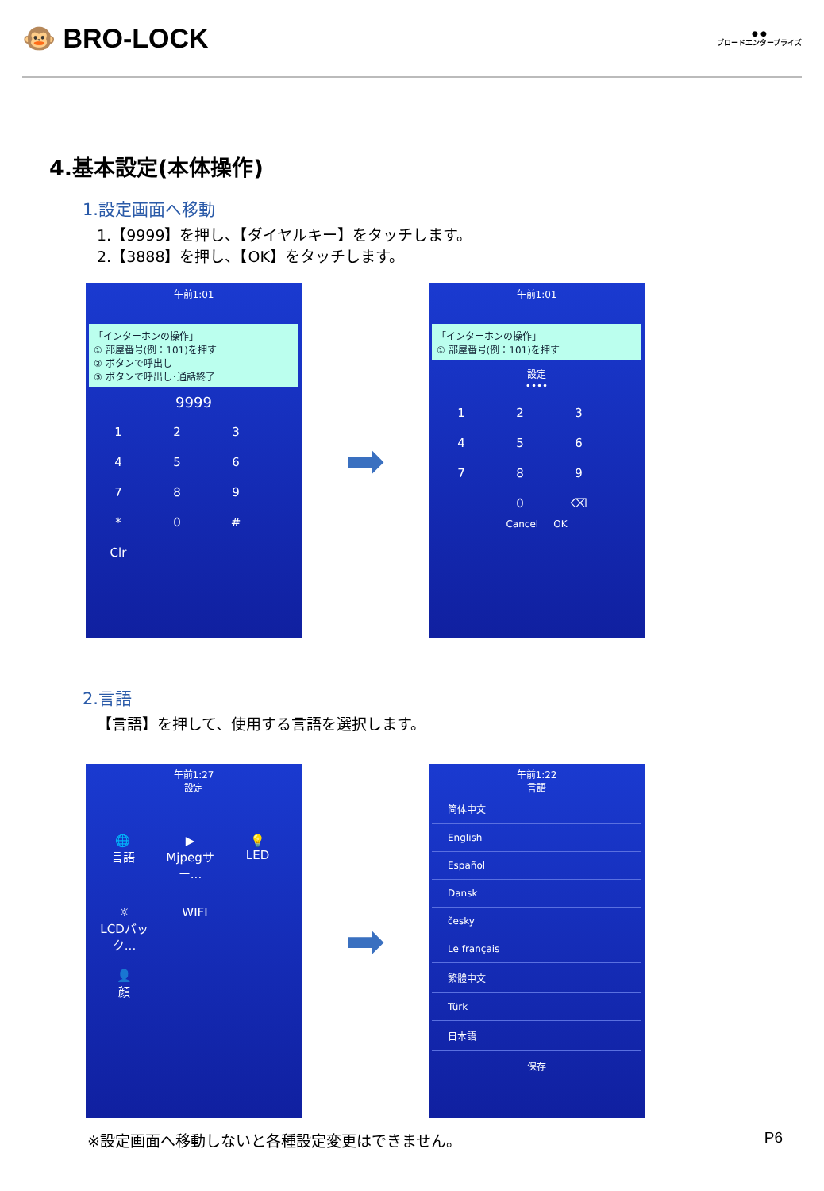🐵 BRO-LOCK
● ●
ブロードエンタープライズ
4.基本設定(本体操作)
1.設定画面へ移動
1.【9999】を押し、【ダイヤルキー】をタッチします。
2.【3888】を押し、【OK】をタッチします。
午前1:01
「インターホンの操作」
① 部屋番号(例：101)を押す
② ボタンで呼出し
③ ボタンで呼出し･通話終了
9999
123456789 * 0 # Clr
➡
午前1:01
「インターホンの操作」
① 部屋番号(例：101)を押す
設定
••••
123456789 0 ⌫
Cancel OK
2.言語
【言語】を押して、使用する言語を選択します。
午前1:27
設定
🌐
言語 ▶
Mjpegサー... 💡
LED ☼
LCDバック... WIFI 👤
顔
➡
午前1:22
言語
简体中文
English
Español
Dansk
česky
Le français
繁體中文
Türk
日本語
保存
※設定画面へ移動しないと各種設定変更はできません。
P6